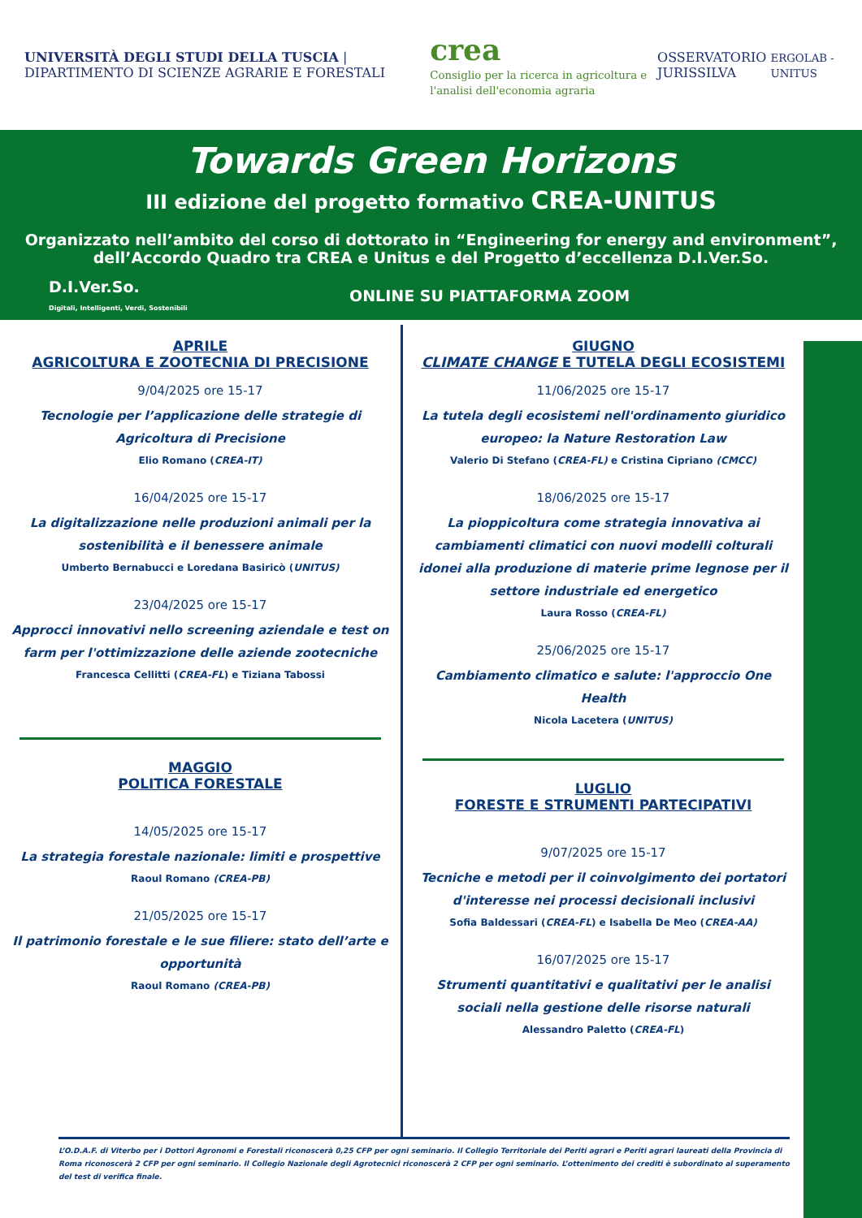UNIVERSITÀ DEGLI STUDI DELLA TUSCIA | DIPARTIMENTO DI SCIENZE AGRARIE E FORESTALI
crea
Consiglio per la ricerca in agricoltura e l'analisi dell'economia agraria
OSSERVATORIO JURISSILVA
ERGOLAB - UNITUS
Towards Green Horizons
III edizione del progetto formativo CREA-UNITUS
Organizzato nell’ambito del corso di dottorato in “Engineering for energy and environment”,
dell’Accordo Quadro tra CREA e Unitus e del Progetto d’eccellenza D.I.Ver.So.
D.I.Ver.So.
Digitali, Intelligenti, Verdi, Sostenibili
ONLINE SU PIATTAFORMA ZOOM
APRILE
AGRICOLTURA E ZOOTECNIA DI PRECISIONE
9/04/2025 ore 15-17
Tecnologie per l’applicazione delle strategie di Agricoltura di Precisione
Elio Romano (CREA-IT)
16/04/2025 ore 15-17
La digitalizzazione nelle produzioni animali per la sostenibilità e il benessere animale
Umberto Bernabucci e Loredana Basiricò (UNITUS)
23/04/2025 ore 15-17
Approcci innovativi nello screening aziendale e test on farm per l'ottimizzazione delle aziende zootecniche
Francesca Cellitti (CREA-FL) e Tiziana Tabossi
MAGGIO
POLITICA FORESTALE
14/05/2025 ore 15-17
La strategia forestale nazionale: limiti e prospettive
Raoul Romano (CREA-PB)
21/05/2025 ore 15-17
Il patrimonio forestale e le sue filiere: stato dell’arte e opportunità
Raoul Romano (CREA-PB)
GIUGNO
CLIMATE CHANGE E TUTELA DEGLI ECOSISTEMI
11/06/2025 ore 15-17
La tutela degli ecosistemi nell'ordinamento giuridico europeo: la Nature Restoration Law
Valerio Di Stefano (CREA-FL) e Cristina Cipriano (CMCC)
18/06/2025 ore 15-17
La pioppicoltura come strategia innovativa ai cambiamenti climatici con nuovi modelli colturali idonei alla produzione di materie prime legnose per il settore industriale ed energetico
Laura Rosso (CREA-FL)
25/06/2025 ore 15-17
Cambiamento climatico e salute: l'approccio One Health
Nicola Lacetera (UNITUS)
LUGLIO
FORESTE E STRUMENTI PARTECIPATIVI
9/07/2025 ore 15-17
Tecniche e metodi per il coinvolgimento dei portatori d'interesse nei processi decisionali inclusivi
Sofia Baldessari (CREA-FL) e Isabella De Meo (CREA-AA)
16/07/2025 ore 15-17
Strumenti quantitativi e qualitativi per le analisi sociali nella gestione delle risorse naturali
Alessandro Paletto (CREA-FL)
L’O.D.A.F. di Viterbo per i Dottori Agronomi e Forestali riconoscerà 0,25 CFP per ogni seminario. Il Collegio Territoriale dei Periti agrari e Periti agrari laureati della Provincia di Roma riconoscerà 2 CFP per ogni seminario. Il Collegio Nazionale degli Agrotecnici riconoscerà 2 CFP per ogni seminario. L’ottenimento dei crediti è subordinato al superamento del test di verifica finale.